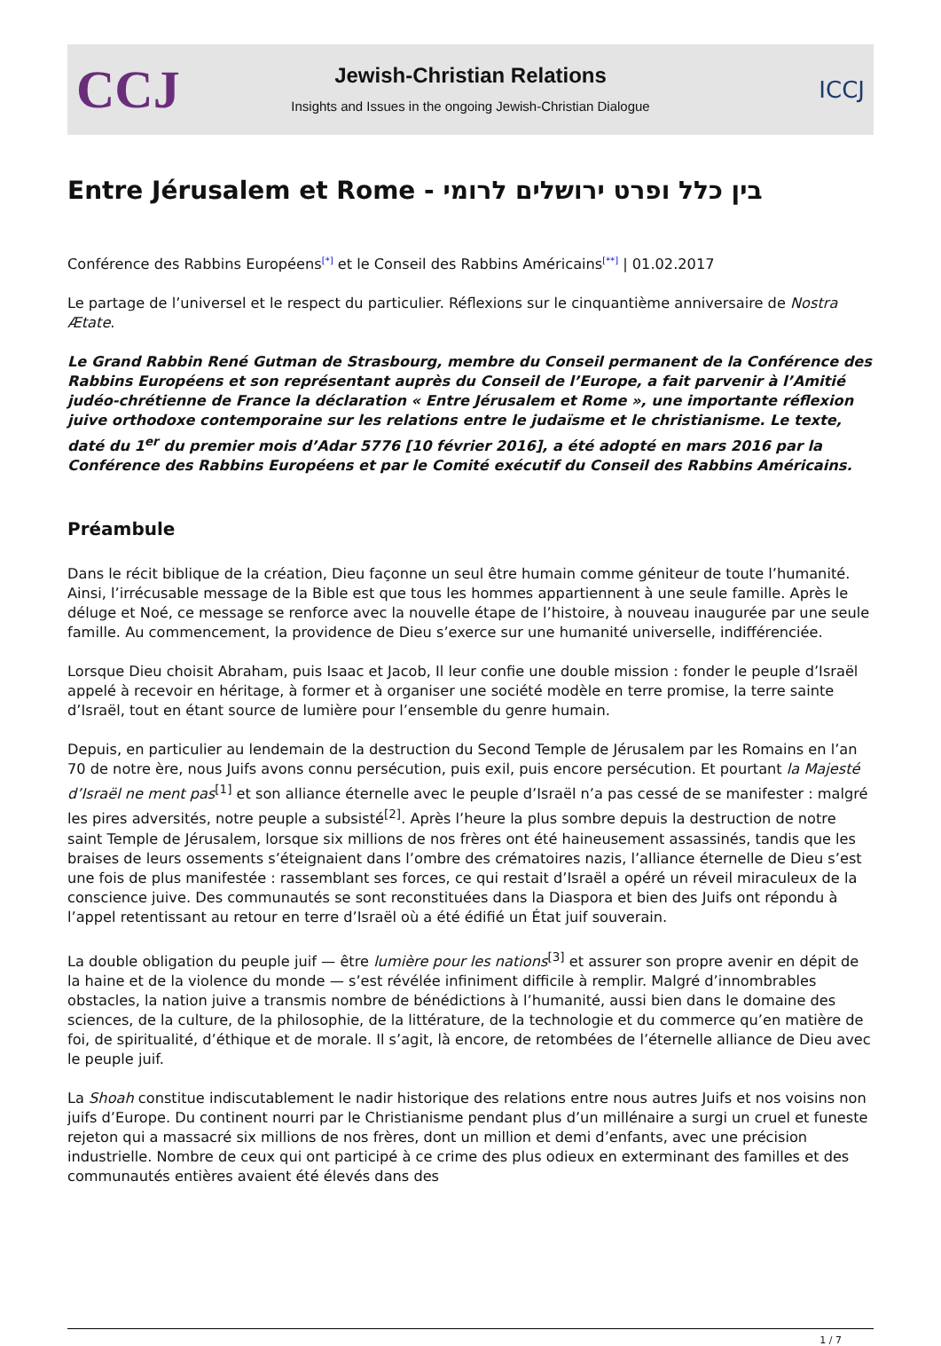CCJ
Jewish-Christian Relations
Insights and Issues in the ongoing Jewish-Christian Dialogue
ICCJ
Entre Jérusalem et Rome - בין כלל ופרט ירושלים לרומי
Conférence des Rabbins Européens<sup>[*]</sup> et le Conseil des Rabbins Américains<sup>[**]</sup> | 01.02.2017
Le partage de l’universel et le respect du particulier. Réflexions sur le cinquantième anniversaire de Nostra Ætate.
Le Grand Rabbin René Gutman de Strasbourg, membre du Conseil permanent de la Conférence des Rabbins Européens et son représentant auprès du Conseil de l’Europe, a fait parvenir à l’Amitié judéo-chrétienne de France la déclaration « Entre Jérusalem et Rome », une importante réflexion juive orthodoxe contemporaine sur les relations entre le judaïsme et le christianisme. Le texte, daté du 1<sup>er</sup> du premier mois d’Adar 5776 [10 février 2016], a été adopté en mars 2016 par la Conférence des Rabbins Européens et par le Comité exécutif du Conseil des Rabbins Américains.
Préambule
Dans le récit biblique de la création, Dieu façonne un seul être humain comme géniteur de toute l’humanité. Ainsi, l’irrécusable message de la Bible est que tous les hommes appartiennent à une seule famille. Après le déluge et Noé, ce message se renforce avec la nouvelle étape de l’histoire, à nouveau inaugurée par une seule famille. Au commencement, la providence de Dieu s’exerce sur une humanité universelle, indifférenciée.
Lorsque Dieu choisit Abraham, puis Isaac et Jacob, Il leur confie une double mission : fonder le peuple d’Israël appelé à recevoir en héritage, à former et à organiser une société modèle en terre promise, la terre sainte d’Israël, tout en étant source de lumière pour l’ensemble du genre humain.
Depuis, en particulier au lendemain de la destruction du Second Temple de Jérusalem par les Romains en l’an 70 de notre ère, nous Juifs avons connu persécution, puis exil, puis encore persécution. Et pourtant la Majesté d’Israël ne ment pas<sup>[1]</sup> et son alliance éternelle avec le peuple d’Israël n’a pas cessé de se manifester : malgré les pires adversités, notre peuple a subsisté<sup>[2]</sup>. Après l’heure la plus sombre depuis la destruction de notre saint Temple de Jérusalem, lorsque six millions de nos frères ont été haineusement assassinés, tandis que les braises de leurs ossements s’éteignaient dans l’ombre des crématoires nazis, l’alliance éternelle de Dieu s’est une fois de plus manifestée : rassemblant ses forces, ce qui restait d’Israël a opéré un réveil miraculeux de la conscience juive. Des communautés se sont reconstituées dans la Diaspora et bien des Juifs ont répondu à l’appel retentissant au retour en terre d’Israël où a été édifié un État juif souverain.
La double obligation du peuple juif — être lumière pour les nations<sup>[3]</sup> et assurer son propre avenir en dépit de la haine et de la violence du monde — s’est révélée infiniment difficile à remplir. Malgré d’innombrables obstacles, la nation juive a transmis nombre de bénédictions à l’humanité, aussi bien dans le domaine des sciences, de la culture, de la philosophie, de la littérature, de la technologie et du commerce qu’en matière de foi, de spiritualité, d’éthique et de morale. Il s’agit, là encore, de retombées de l’éternelle alliance de Dieu avec le peuple juif.
La Shoah constitue indiscutablement le nadir historique des relations entre nous autres Juifs et nos voisins non juifs d’Europe. Du continent nourri par le Christianisme pendant plus d’un millénaire a surgi un cruel et funeste rejeton qui a massacré six millions de nos frères, dont un million et demi d’enfants, avec une précision industrielle. Nombre de ceux qui ont participé à ce crime des plus odieux en exterminant des familles et des communautés entières avaient été élevés dans des
1 / 7